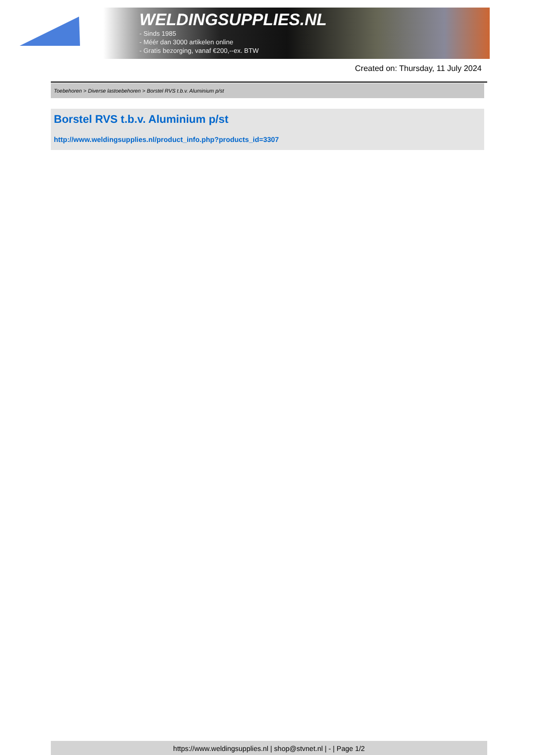WELDINGSUPPLIES.NL
- Sinds 1985
- Méér dan 3000 artikelen online
- Gratis bezorging, vanaf €200,--ex. BTW
Created on: Thursday, 11 July 2024
Toebehoren > Diverse lastoebehoren > Borstel RVS t.b.v. Aluminium p/st
Borstel RVS t.b.v. Aluminium p/st
http://www.weldingsupplies.nl/product_info.php?products_id=3307
https://www.weldingsupplies.nl | shop@stvnet.nl | - | Page 1/2